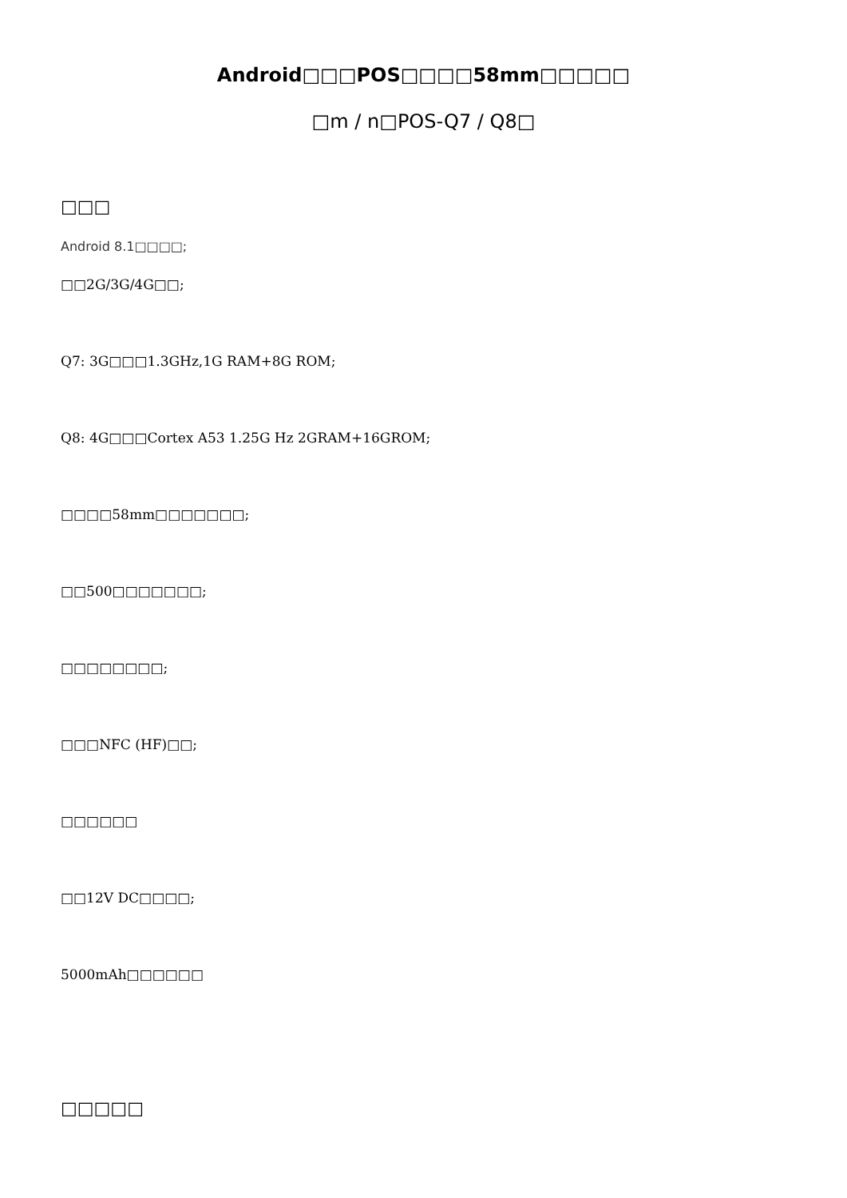Android□□□POS□□□□58mm□□□□□
□m / n□POS-Q7 / Q8□
□□□
Android 8.1□□□□;
□□2G/3G/4G□□;
Q7: 3G□□□1.3GHz,1G RAM+8G ROM;
Q8: 4G□□□Cortex A53 1.25G Hz 2GRAM+16GROM;
□□□□58mm□□□□□□□;
□□500□□□□□□□;
□□□□□□□□;
□□□NFC (HF)□□;
□□□□□□
□□12V DC□□□□;
5000mAh□□□□□□
□□□□□